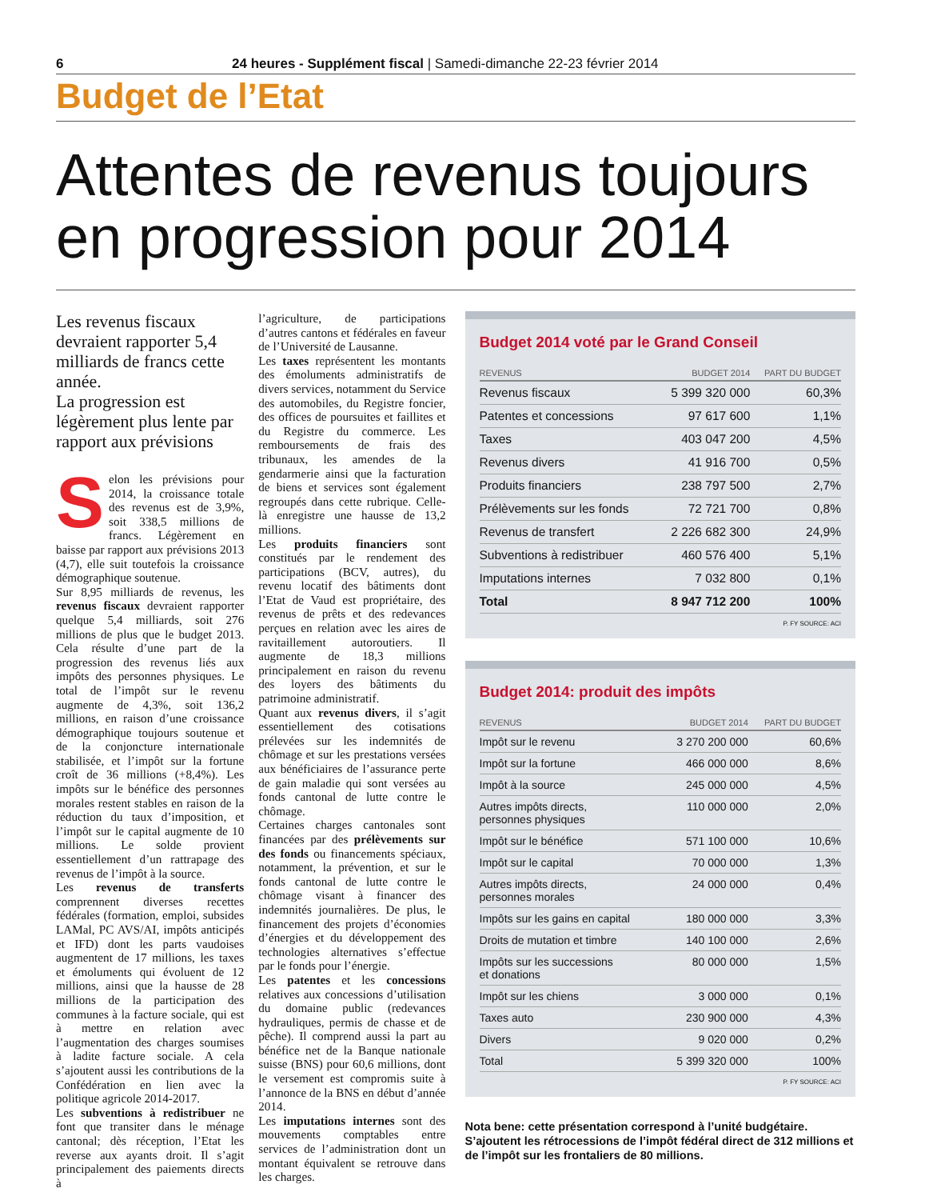6 24 heures - Supplément fiscal | Samedi-dimanche 22-23 février 2014
Budget de l’Etat
Attentes de revenus toujours en progression pour 2014
Les revenus fiscaux devraient rapporter 5,4 milliards de francs cette année.
La progression est légèrement plus lente par rapport aux prévisions
Selon les prévisions pour 2014, la croissance totale des revenus est de 3,9%, soit 338,5 millions de francs. Légèrement en baisse par rapport aux prévisions 2013 (4,7), elle suit toutefois la croissance démographique soutenue.
Sur 8,95 milliards de revenus, les revenus fiscaux devraient rapporter quelque 5,4 milliards, soit 276 millions de plus que le budget 2013. Cela résulte d’une part de la progression des revenus liés aux impôts des personnes physiques. Le total de l’impôt sur le revenu augmente de 4,3%, soit 136,2 millions, en raison d’une croissance démographique toujours soutenue et de la conjoncture internationale stabilisée, et l’impôt sur la fortune croît de 36 millions (+8,4%). Les impôts sur le bénéfice des personnes morales restent stables en raison de la réduction du taux d’imposition, et l’impôt sur le capital augmente de 10 millions. Le solde provient essentiellement d’un rattrapage des revenus de l’impôt à la source.
Les revenus de transferts comprennent diverses recettes fédérales (formation, emploi, subsides LAMal, PC AVS/AI, impôts anticipés et IFD) dont les parts vaudoises augmentent de 17 millions, les taxes et émoluments qui évoluent de 12 millions, ainsi que la hausse de 28 millions de la participation des communes à la facture sociale, qui est à mettre en relation avec l’augmentation des charges soumises à ladite facture sociale. A cela s’ajoutent aussi les contributions de la Confédération en lien avec la politique agricole 2014-2017.
Les subventions à redistribuer ne font que transiter dans le ménage cantonal; dès réception, l’Etat les reverse aux ayants droit. Il s’agit principalement des paiements directs à
l’agriculture, de participations d’autres cantons et fédérales en faveur de l’Université de Lausanne.
Les taxes représentent les montants des émoluments administratifs de divers services, notamment du Service des automobiles, du Registre foncier, des offices de poursuites et faillites et du Registre du commerce. Les remboursements de frais des tribunaux, les amendes de la gendarmerie ainsi que la facturation de biens et services sont également regroupés dans cette rubrique. Celle-là enregistre une hausse de 13,2 millions.
Les produits financiers sont constitués par le rendement des participations (BCV, autres), du revenu locatif des bâtiments dont l’Etat de Vaud est propriétaire, des revenus de prêts et des redevances perçues en relation avec les aires de ravitaillement autoroutiers. Il augmente de 18,3 millions principalement en raison du revenu des loyers des bâtiments du patrimoine administratif.
Quant aux revenus divers, il s’agit essentiellement des cotisations prélevées sur les indemnités de chômage et sur les prestations versées aux bénéficiaires de l’assurance perte de gain maladie qui sont versées au fonds cantonal de lutte contre le chômage.
Certaines charges cantonales sont financées par des prélèvements sur des fonds ou financements spéciaux, notamment, la prévention, et sur le fonds cantonal de lutte contre le chômage visant à financer des indemnités journalières. De plus, le financement des projets d’économies d’énergies et du développement des technologies alternatives s’effectue par le fonds pour l’énergie.
Les patentes et les concessions relatives aux concessions d’utilisation du domaine public (redevances hydrauliques, permis de chasse et de pêche). Il comprend aussi la part au bénéfice net de la Banque nationale suisse (BNS) pour 60,6 millions, dont le versement est compromis suite à l’annonce de la BNS en début d’année 2014.
Les imputations internes sont des mouvements comptables entre services de l’administration dont un montant équivalent se retrouve dans les charges.
Budget 2014 voté par le Grand Conseil
| REVENUS | BUDGET 2014 | PART DU BUDGET |
| --- | --- | --- |
| Revenus fiscaux | 5 399 320 000 | 60,3% |
| Patentes et concessions | 97 617 600 | 1,1% |
| Taxes | 403 047 200 | 4,5% |
| Revenus divers | 41 916 700 | 0,5% |
| Produits financiers | 238 797 500 | 2,7% |
| Prélèvements sur les fonds | 72 721 700 | 0,8% |
| Revenus de transfert | 2 226 682 300 | 24,9% |
| Subventions à redistribuer | 460 576 400 | 5,1% |
| Imputations internes | 7 032 800 | 0,1% |
| Total | 8 947 712 200 | 100% |
P. FY SOURCE: ACI
Budget 2014: produit des impôts
| REVENUS | BUDGET 2014 | PART DU BUDGET |
| --- | --- | --- |
| Impôt sur le revenu | 3 270 200 000 | 60,6% |
| Impôt sur la fortune | 466 000 000 | 8,6% |
| Impôt à la source | 245 000 000 | 4,5% |
| Autres impôts directs, personnes physiques | 110 000 000 | 2,0% |
| Impôt sur le bénéfice | 571 100 000 | 10,6% |
| Impôt sur le capital | 70 000 000 | 1,3% |
| Autres impôts directs, personnes morales | 24 000 000 | 0,4% |
| Impôts sur les gains en capital | 180 000 000 | 3,3% |
| Droits de mutation et timbre | 140 100 000 | 2,6% |
| Impôts sur les successions et donations | 80 000 000 | 1,5% |
| Impôt sur les chiens | 3 000 000 | 0,1% |
| Taxes auto | 230 900 000 | 4,3% |
| Divers | 9 020 000 | 0,2% |
| Total | 5 399 320 000 | 100% |
P. FY SOURCE: ACI
Nota bene: cette présentation correspond à l’unité budgétaire. S’ajoutent les rétrocessions de l’impôt fédéral direct de 312 millions et de l’impôt sur les frontaliers de 80 millions.